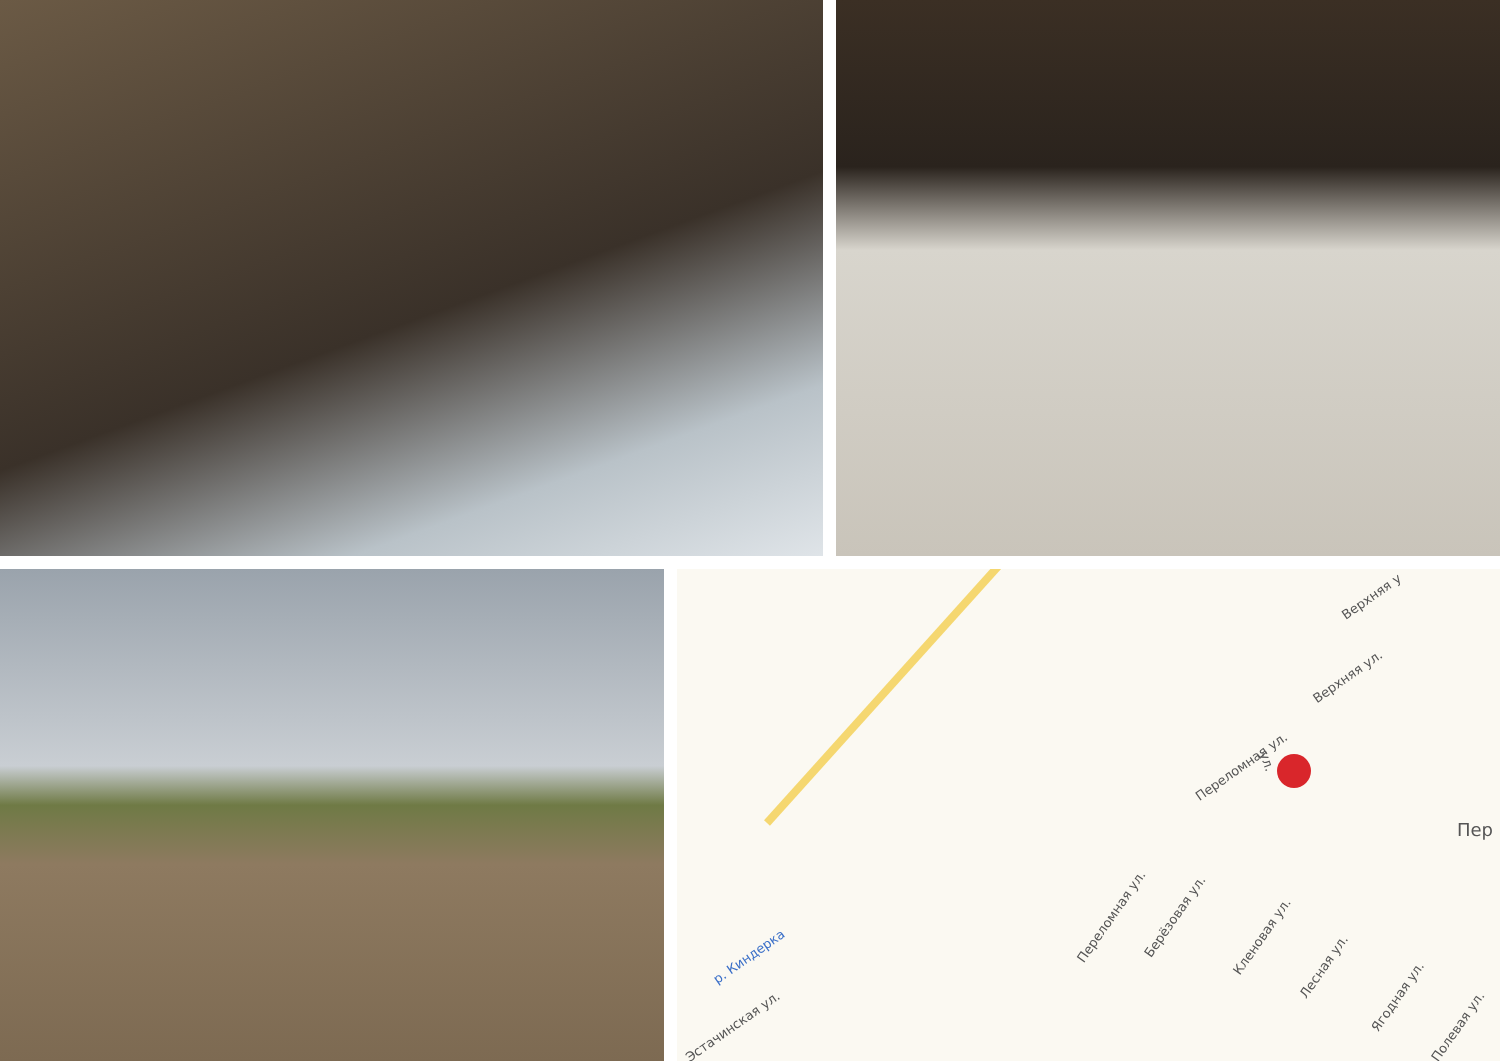Верхняя у
Верхняя ул.
Переломная ул.
Пер
р. Киндерка
Переломная ул. Берёзовая ул.
Кленовая ул.
Лесная ул.
Ягодная ул.
Полевая ул. Эстачинская ул.
ул.